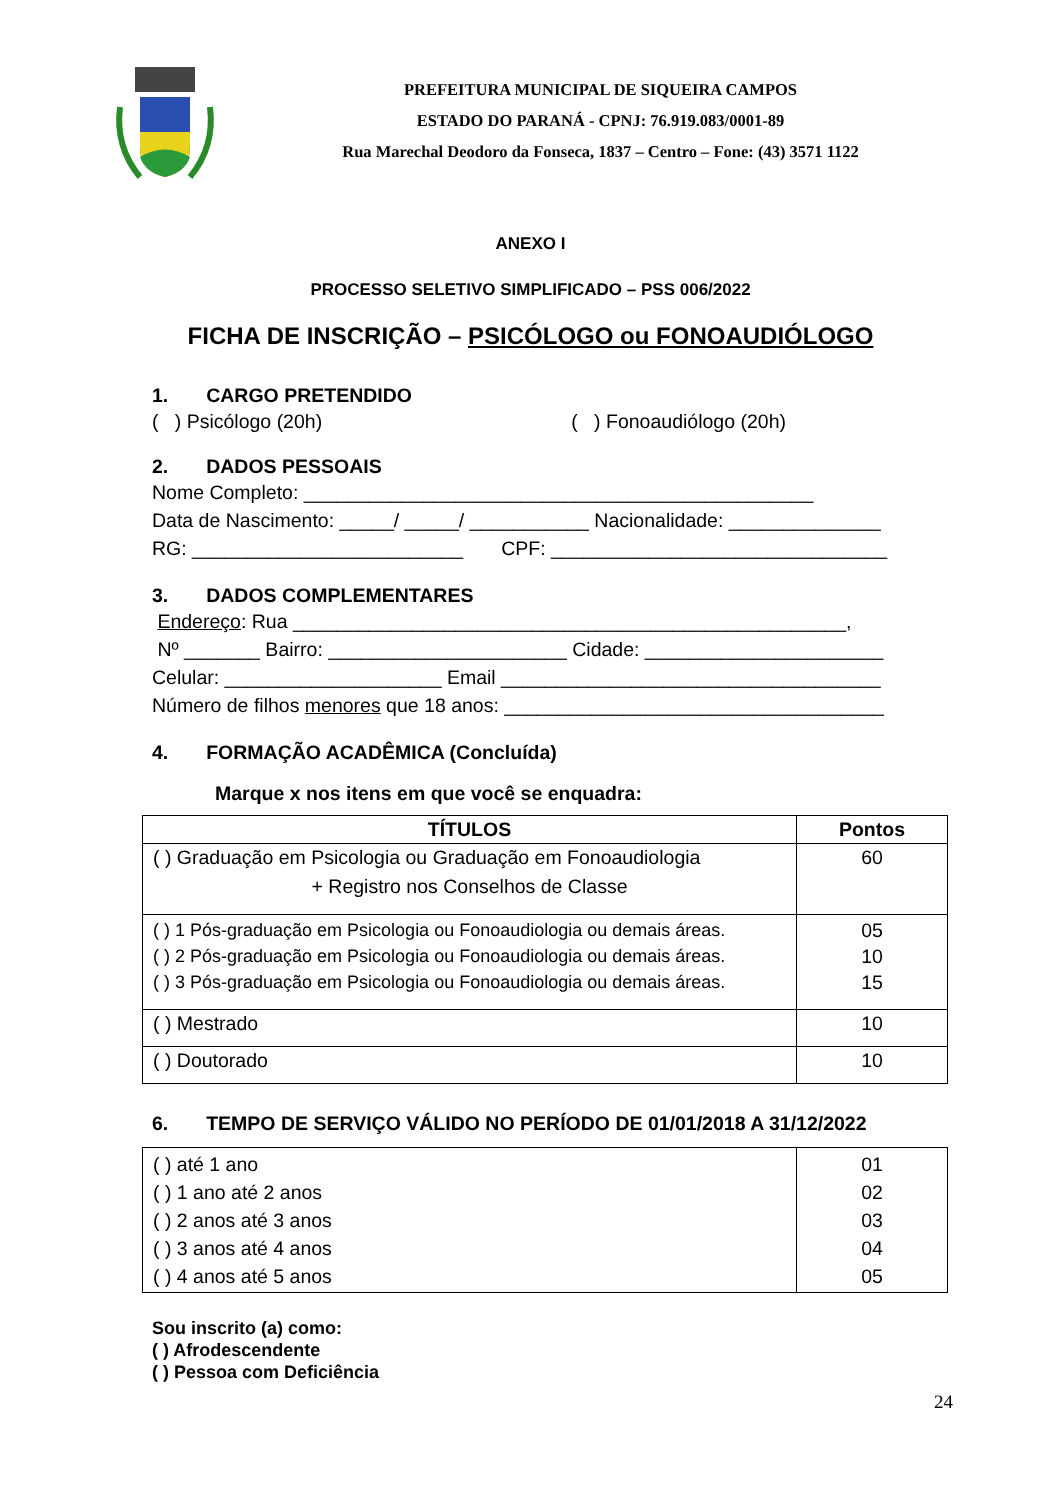PREFEITURA MUNICIPAL DE SIQUEIRA CAMPOS
ESTADO DO PARANÁ - CPNJ: 76.919.083/0001-89
Rua Marechal Deodoro da Fonseca, 1837 – Centro – Fone: (43) 3571 1122
ANEXO I
PROCESSO SELETIVO SIMPLIFICADO – PSS 006/2022
FICHA DE INSCRIÇÃO – PSICÓLOGO ou FONOAUDIÓLOGO
1. CARGO PRETENDIDO
( ) Psicólogo (20h) ( ) Fonoaudiólogo (20h)
2. DADOS PESSOAIS
Nome Completo: _______________________________________________ Data de Nascimento: _____/ _____/ ___________ Nacionalidade: ______________ RG: _________________________ CPF: _______________________________
3. DADOS COMPLEMENTARES
Endereço: Rua ___________________________________________________, Nº _______ Bairro: ______________________ Cidade: ______________________ Celular: ____________________ Email ___________________________________ Número de filhos menores que 18 anos: ___________________________________
4. FORMAÇÃO ACADÊMICA (Concluída)
Marque x nos itens em que você se enquadra:
| TÍTULOS | Pontos |
| --- | --- |
| ( ) Graduação em Psicologia ou Graduação em Fonoaudiologia + Registro nos Conselhos de Classe | 60 |
| ( ) 1 Pós-graduação em Psicologia ou Fonoaudiologia ou demais áreas. ( ) 2 Pós-graduação em Psicologia ou Fonoaudiologia ou demais áreas. ( ) 3 Pós-graduação em Psicologia ou Fonoaudiologia ou demais áreas. | 05 10 15 |
| ( ) Mestrado | 10 |
| ( ) Doutorado | 10 |
6. TEMPO DE SERVIÇO VÁLIDO NO PERÍODO DE 01/01/2018 A 31/12/2022
| ( ) até 1 ano ( ) 1 ano até 2 anos ( ) 2 anos até 3 anos ( ) 3 anos até 4 anos ( ) 4 anos até 5 anos | 01 02 03 04 05 |
Sou inscrito (a) como:
( ) Afrodescendente
( ) Pessoa com Deficiência
24